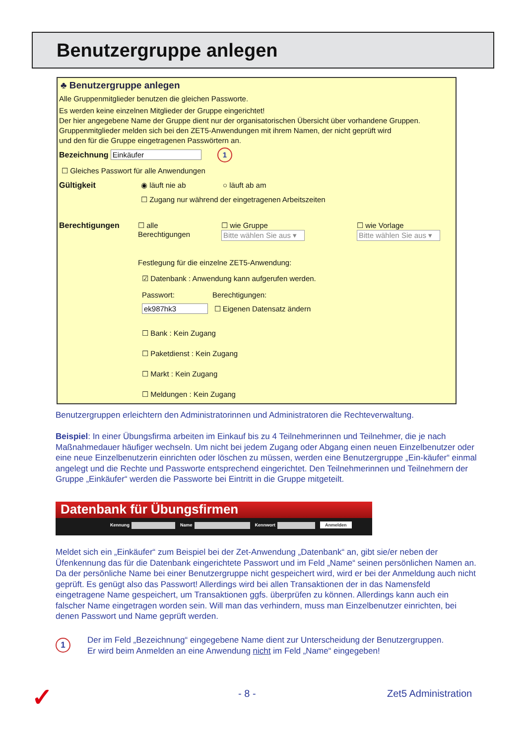Benutzergruppe anlegen
♣ Benutzergruppe anlegen
Alle Gruppenmitglieder benutzen die gleichen Passworte.
Es werden keine einzelnen Mitglieder der Gruppe eingerichtet!
Der hier angegebene Name der Gruppe dient nur der organisatorischen Übersicht über vorhandene Gruppen.
Gruppenmitglieder melden sich bei den ZET5-Anwendungen mit ihrem Namen, der nicht geprüft wird
und den für die Gruppe eingetragenen Passwörtern an.
Bezeichnung Einkäufer 1
☐ Gleiches Passwort für alle Anwendungen
Gültigkeit ◉ läuft nie ab ○ läuft ab am
☐ Zugang nur während der eingetragenen Arbeitszeiten
Berechtigungen
☐ alle
Berechtigungen
☐ wie Gruppe
Bitte wählen Sie aus ▾
☐ wie Vorlage
Bitte wählen Sie aus ▾
Festlegung für die einzelne ZET5-Anwendung:
☑ Datenbank : Anwendung kann aufgerufen werden.
Passwort: Berechtigungen:
ek987hk3 ☐ Eigenen Datensatz ändern
☐ Bank : Kein Zugang
☐ Paketdienst : Kein Zugang
☐ Markt : Kein Zugang
☐ Meldungen : Kein Zugang
Benutzergruppen erleichtern den Administratorinnen und Administratoren die Rechteverwaltung.
Beispiel: In einer Übungsfirma arbeiten im Einkauf bis zu 4 Teilnehmerinnen und Teilnehmer, die je nach Maßnahmedauer häufiger wechseln. Um nicht bei jedem Zugang oder Abgang einen neuen Einzelbenutzer oder eine neue Einzelbenutzerin einrichten oder löschen zu müssen, werden eine Benutzergruppe „Ein-käufer“ einmal angelegt und die Rechte und Passworte entsprechend eingerichtet. Den Teilnehmerinnen und Teilnehmern der Gruppe „Einkäufer“ werden die Passworte bei Eintritt in die Gruppe mitgeteilt.
Datenbank für Übungsfirmen
Kennung Name Kennwort Anmelden
Meldet sich ein „Einkäufer“ zum Beispiel bei der Zet-Anwendung „Datenbank“ an, gibt sie/er neben der Üfenkennung das für die Datenbank eingerichtete Passwort und im Feld „Name“ seinen persönlichen Namen an. Da der persönliche Name bei einer Benutzergruppe nicht gespeichert wird, wird er bei der Anmeldung auch nicht geprüft. Es genügt also das Passwort! Allerdings wird bei allen Transaktionen der in das Namensfeld eingetragene Name gespeichert, um Transaktionen ggfs. überprüfen zu können. Allerdings kann auch ein falscher Name eingetragen worden sein. Will man das verhindern, muss man Einzelbenutzer einrichten, bei denen Passwort und Name geprüft werden.
1
Der im Feld „Bezeichnung“ eingegebene Name dient zur Unterscheidung der Benutzergruppen.
Er wird beim Anmelden an eine Anwendung nicht im Feld „Name“ eingegeben!
✓ - 8 - Zet5 Administration